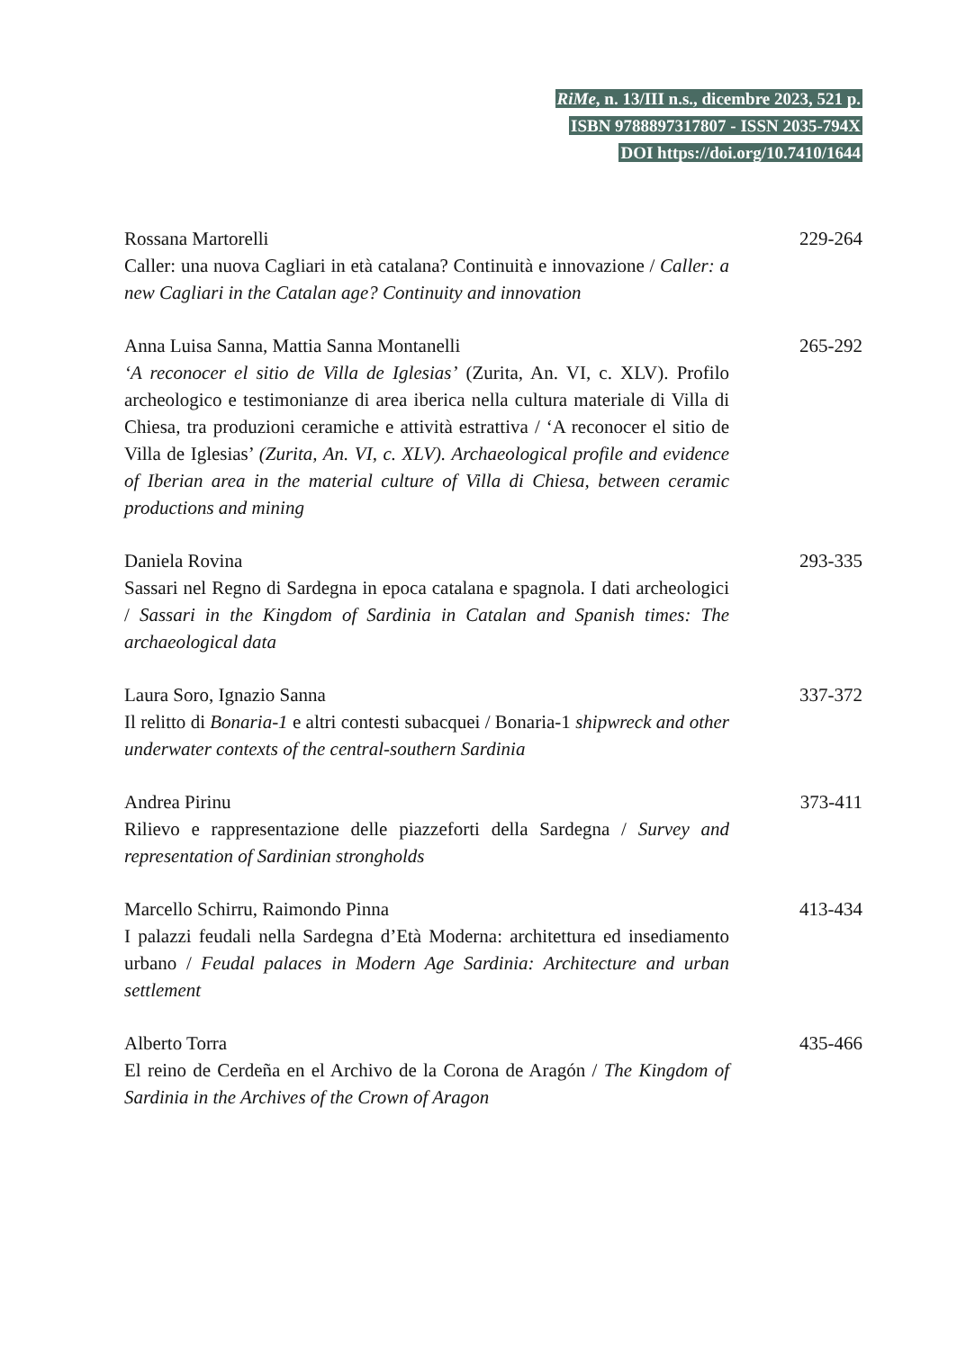RiMe, n. 13/III n.s., dicembre 2023, 521 p.
ISBN 9788897317807 - ISSN 2035-794X
DOI https://doi.org/10.7410/1644
Rossana Martorelli
Caller: una nuova Cagliari in età catalana? Continuità e innovazione / Caller: a new Cagliari in the Catalan age? Continuity and innovation
229-264
Anna Luisa Sanna, Mattia Sanna Montanelli
‘A reconocer el sitio de Villa de Iglesias’ (Zurita, An. VI, c. XLV). Profilo archeologico e testimonianze di area iberica nella cultura materiale di Villa di Chiesa, tra produzioni ceramiche e attività estrattiva / ‘A reconocer el sitio de Villa de Iglesias’ (Zurita, An. VI, c. XLV). Archaeological profile and evidence of Iberian area in the material culture of Villa di Chiesa, between ceramic productions and mining
265-292
Daniela Rovina
Sassari nel Regno di Sardegna in epoca catalana e spagnola. I dati archeologici / Sassari in the Kingdom of Sardinia in Catalan and Spanish times: The archaeological data
293-335
Laura Soro, Ignazio Sanna
Il relitto di Bonaria-1 e altri contesti subacquei / Bonaria-1 shipwreck and other underwater contexts of the central-southern Sardinia
337-372
Andrea Pirinu
Rilievo e rappresentazione delle piazzeforti della Sardegna / Survey and representation of Sardinian strongholds
373-411
Marcello Schirru, Raimondo Pinna
I palazzi feudali nella Sardegna d’Età Moderna: architettura ed insediamento urbano / Feudal palaces in Modern Age Sardinia: Architecture and urban settlement
413-434
Alberto Torra
El reino de Cerdeña en el Archivo de la Corona de Aragón / The Kingdom of Sardinia in the Archives of the Crown of Aragon
435-466